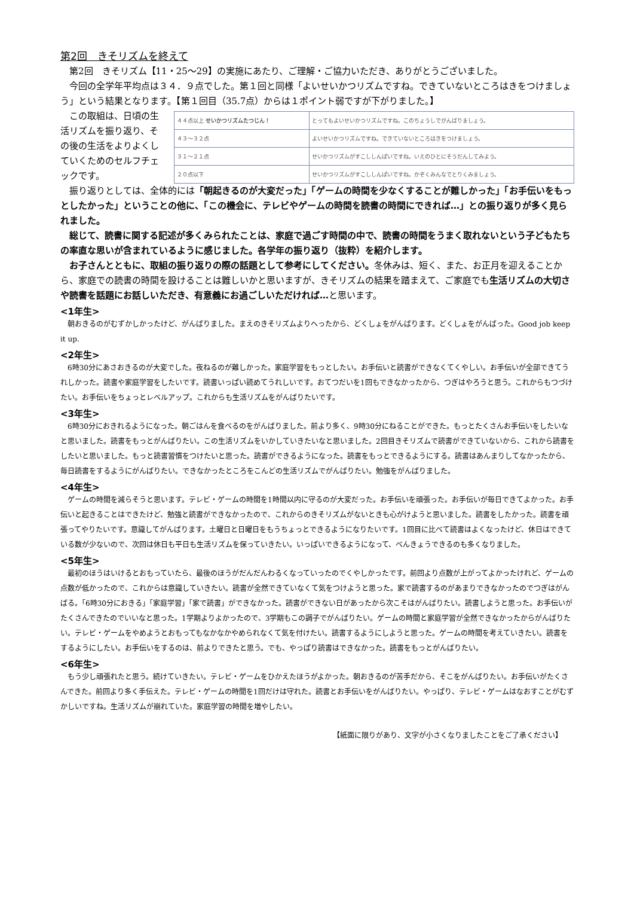第2回　きそリズムを終えて
第2回　きそリズム【11・25～29】の実施にあたり、ご理解・ご協力いただき、ありがとうございました。
今回の全学年平均点は３４．９点でした。第１回と同様「よいせいかつリズムですね。できていないところはきをつけましょう」という結果となります。【第１回目（35.7点）からは１ポイント弱ですが下がりました。】
この取組は、日頃の生活リズムを振り返り、その後の生活をよりよくしていくためのセルフチェックです。
| ４４点以上 せいかつリズムたつじん！ | とってもよいせいかつリズムですね。このちょうしでがんばりましょう。 |
| ４３～３２点 | よいせいかつリズムですね。できていないところはきをつけましょう。 |
| ３１～２１点 | せいかつリズムがすこししんぱいですね。いえのひとにそうだんしてみよう。 |
| ２０点以下 | せいかつリズムがすこししんぱいですね。かぞくみんなでとりくみましょう。 |
振り返りとしては、全体的には「朝起きるのが大変だった」「ゲームの時間を少なくすることが難しかった」「お手伝いをもっとしたかった」ということの他に、「この機会に、テレビやゲームの時間を読書の時間にできれば…」との振り返りが多く見られました。
総じて、読書に関する記述が多くみられたことは、家庭で過ごす時間の中で、読書の時間をうまく取れないという子どもたちの率直な思いが含まれているように感じました。各学年の振り返り（抜粋）を紹介します。
お子さんとともに、取組の振り返りの際の話題として参考にしてください。冬休みは、短く、また、お正月を迎えることから、家庭での読書の時間を設けることは難しいかと思いますが、きそリズムの結果を踏まえて、ご家庭でも生活リズムの大切さや読書を話題にお話しいただき、有意義にお過ごしいただければ…と思います。
<1年生>
朝おきるのがむずかしかったけど、がんばりました。まえのきそリズムよりへったから、どくしょをがんばります。どくしょをがんばった。Good job keep it up.
<2年生>
6時30分にあさおきるのが大変でした。夜ねるのが難しかった。家庭学習をもっとしたい。お手伝いと読書ができなくてくやしい。お手伝いが全部できてうれしかった。読書や家庭学習をしたいです。読書いっぱい読めてうれしいです。おてつだいを1回もできなかったから、つぎはやろうと思う。これからもつづけたい。お手伝いをちょっとレベルアップ。これからも生活リズムをがんばりたいです。
<3年生>
6時30分におきれるようになった。朝ごはんを食べるのをがんばりました。前より多く、9時30分にねることができた。もっとたくさんお手伝いをしたいなと思いました。読書をもっとがんばりたい。この生活リズムをいかしていきたいなと思いました。2回目きそリズムで読書ができていないから、これから読書をしたいと思いました。もっと読書習慣をつけたいと思った。読書ができるようになった。読書をもっとできるようにする。読書はあんまりしてなかったから、毎日読書をするようにがんばりたい。できなかったところをこんどの生活リズムでがんばりたい。勉強をがんばりました。
<4年生>
ゲームの時間を減らそうと思います。テレビ・ゲームの時間を1時間以内に守るのが大変だった。お手伝いを頑張った。お手伝いが毎日できてよかった。お手伝いと起きることはできたけど、勉強と読書ができなかったので、これからのきそリズムがないときも心がけようと思いました。読書をしたかった。読書を頑張ってやりたいです。意識してがんばります。土曜日と日曜日をもうちょっとできるようになりたいです。1回目に比べて読書はよくなったけど、休日はできている数が少ないので、次回は休日も平日も生活リズムを保っていきたい。いっぱいできるようになって、べんきょうできるのも多くなりました。
<5年生>
最初のほうはいけるとおもっていたら、最後のほうがだんだんわるくなっていったのでくやしかったです。前回より点数が上がってよかったけれど、ゲームの点数が低かったので、これからは意識していきたい。読書が全然できていなくて気をつけようと思った。家で読書するのがあまりできなかったのでつぎはがんばる。「6時30分におきる」「家庭学習」「家で読書」ができなかった。読書ができない日があったから次こそはがんばりたい。読書しようと思った。お手伝いがたくさんできたのでいいなと思った。1学期よりよかったので、3学期もこの調子でがんばりたい。ゲームの時間と家庭学習が全然できなかったからがんばりたい。テレビ・ゲームをやめようとおもってもなかなかやめられなくて気を付けたい。読書するようにしようと思った。ゲームの時間を考えていきたい。読書をするようにしたい。お手伝いをするのは、前よりできたと思う。でも、やっぱり読書はできなかった。読書をもっとがんばりたい。
<6年生>
もう少し頑張れたと思う。続けていきたい。テレビ・ゲームをひかえたほうがよかった。朝おきるのが苦手だから、そこをがんばりたい。お手伝いがたくさんできた。前回より多く手伝えた。テレビ・ゲームの時間を1回だけは守れた。読書とお手伝いをがんばりたい。やっぱり、テレビ・ゲームはなおすことがむずかしいですね。生活リズムが崩れていた。家庭学習の時間を増やしたい。
【紙面に限りがあり、文字が小さくなりましたことをご了承ください】